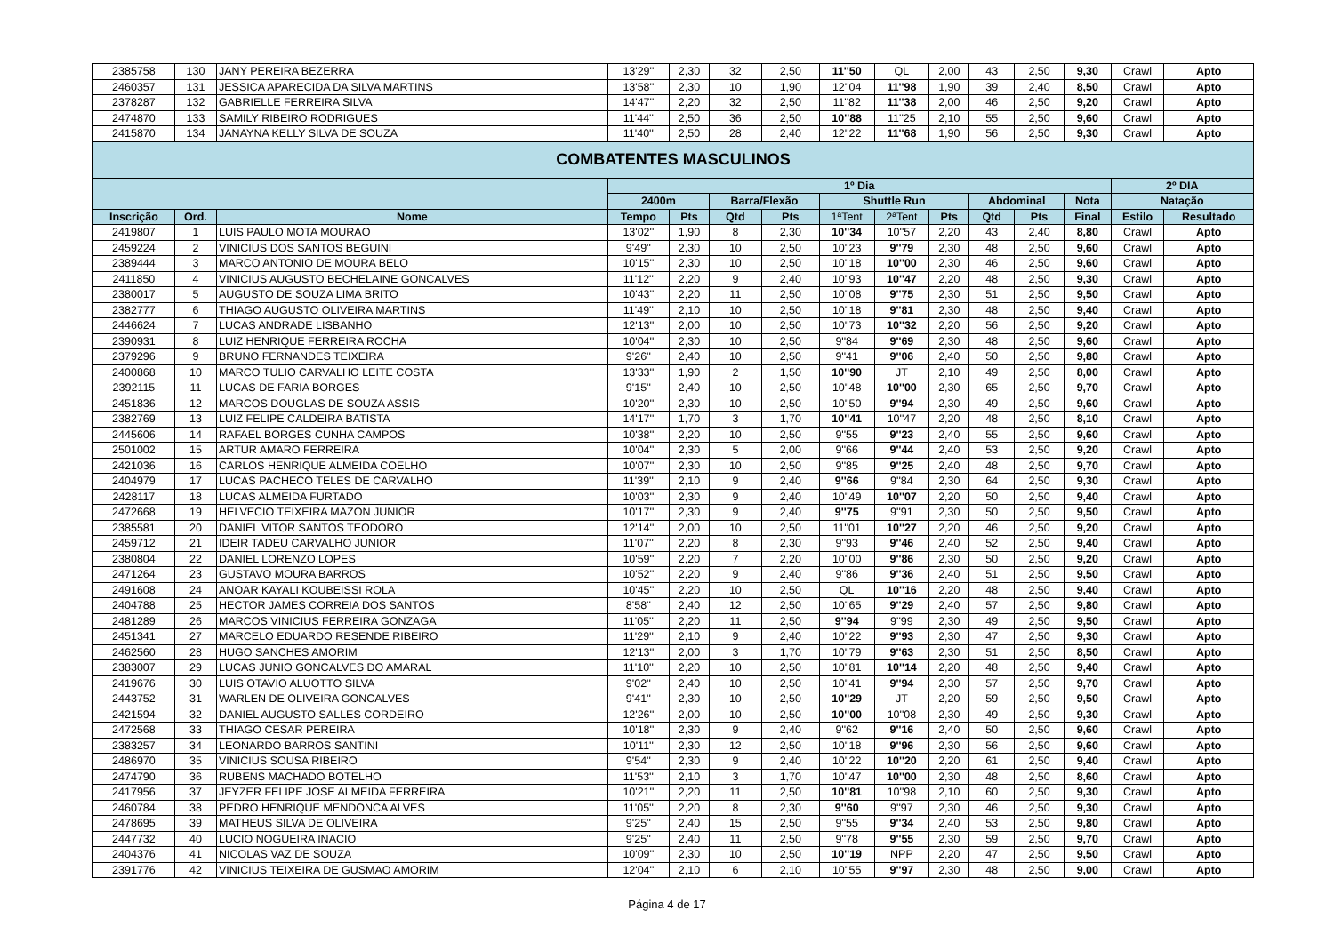| 2385758 | 130 | JANY PEREIRA BEZERRA | 13'29'' | 2,30 | 32 | 2,50 | 11''50 | QL | 2,00 | 43 | 2,50 | 9,30 | Crawl | Apto |
| 2460357 | 131 | JESSICA APARECIDA DA SILVA MARTINS | 13'58'' | 2,30 | 10 | 1,90 | 12''04 | 11''98 | 1,90 | 39 | 2,40 | 8,50 | Crawl | Apto |
| 2378287 | 132 | GABRIELLE FERREIRA SILVA | 14'47'' | 2,20 | 32 | 2,50 | 11''82 | 11''38 | 2,00 | 46 | 2,50 | 9,20 | Crawl | Apto |
| 2474870 | 133 | SAMILY RIBEIRO RODRIGUES | 11'44'' | 2,50 | 36 | 2,50 | 10''88 | 11''25 | 2,10 | 55 | 2,50 | 9,60 | Crawl | Apto |
| 2415870 | 134 | JANAYNA KELLY SILVA DE SOUZA | 11'40'' | 2,50 | 28 | 2,40 | 12''22 | 11''68 | 1,90 | 56 | 2,50 | 9,30 | Crawl | Apto |
| COMBATENTES MASCULINOS | | | | | | | | | | | | | | |
| | | | 1º Dia | | | | | | | | | | 2º DIA | |
| | | | 2400m | | Barra/Flexão | | Shuttle Run | | | Abdominal | | Nota | Natação | |
| Inscrição | Ord. | Nome | Tempo | Pts | Qtd | Pts | 1ªTent | 2ªTent | Pts | Qtd | Pts | Final | Estilo | Resultado |
| 2419807 | 1 | LUIS PAULO MOTA MOURAO | 13'02'' | 1,90 | 8 | 2,30 | 10''34 | 10''57 | 2,20 | 43 | 2,40 | 8,80 | Crawl | Apto |
| 2459224 | 2 | VINICIUS DOS SANTOS BEGUINI | 9'49'' | 2,30 | 10 | 2,50 | 10''23 | 9''79 | 2,30 | 48 | 2,50 | 9,60 | Crawl | Apto |
| 2389444 | 3 | MARCO ANTONIO DE MOURA BELO | 10'15'' | 2,30 | 10 | 2,50 | 10''18 | 10''00 | 2,30 | 46 | 2,50 | 9,60 | Crawl | Apto |
| 2411850 | 4 | VINICIUS AUGUSTO BECHELAINE GONCALVES | 11'12'' | 2,20 | 9 | 2,40 | 10''93 | 10''47 | 2,20 | 48 | 2,50 | 9,30 | Crawl | Apto |
| 2380017 | 5 | AUGUSTO DE SOUZA LIMA BRITO | 10'43'' | 2,20 | 11 | 2,50 | 10''08 | 9''75 | 2,30 | 51 | 2,50 | 9,50 | Crawl | Apto |
| 2382777 | 6 | THIAGO AUGUSTO OLIVEIRA MARTINS | 11'49'' | 2,10 | 10 | 2,50 | 10''18 | 9''81 | 2,30 | 48 | 2,50 | 9,40 | Crawl | Apto |
| 2446624 | 7 | LUCAS ANDRADE LISBANHO | 12'13'' | 2,00 | 10 | 2,50 | 10''73 | 10''32 | 2,20 | 56 | 2,50 | 9,20 | Crawl | Apto |
| 2390931 | 8 | LUIZ HENRIQUE FERREIRA ROCHA | 10'04'' | 2,30 | 10 | 2,50 | 9''84 | 9''69 | 2,30 | 48 | 2,50 | 9,60 | Crawl | Apto |
| 2379296 | 9 | BRUNO FERNANDES TEIXEIRA | 9'26'' | 2,40 | 10 | 2,50 | 9''41 | 9''06 | 2,40 | 50 | 2,50 | 9,80 | Crawl | Apto |
| 2400868 | 10 | MARCO TULIO CARVALHO LEITE COSTA | 13'33'' | 1,90 | 2 | 1,50 | 10''90 | JT | 2,10 | 49 | 2,50 | 8,00 | Crawl | Apto |
| 2392115 | 11 | LUCAS DE FARIA BORGES | 9'15'' | 2,40 | 10 | 2,50 | 10''48 | 10''00 | 2,30 | 65 | 2,50 | 9,70 | Crawl | Apto |
| 2451836 | 12 | MARCOS DOUGLAS DE SOUZA ASSIS | 10'20'' | 2,30 | 10 | 2,50 | 10''50 | 9''94 | 2,30 | 49 | 2,50 | 9,60 | Crawl | Apto |
| 2382769 | 13 | LUIZ FELIPE CALDEIRA BATISTA | 14'17'' | 1,70 | 3 | 1,70 | 10''41 | 10''47 | 2,20 | 48 | 2,50 | 8,10 | Crawl | Apto |
| 2445606 | 14 | RAFAEL BORGES CUNHA CAMPOS | 10'38'' | 2,20 | 10 | 2,50 | 9''55 | 9''23 | 2,40 | 55 | 2,50 | 9,60 | Crawl | Apto |
| 2501002 | 15 | ARTUR AMARO FERREIRA | 10'04'' | 2,30 | 5 | 2,00 | 9''66 | 9''44 | 2,40 | 53 | 2,50 | 9,20 | Crawl | Apto |
| 2421036 | 16 | CARLOS HENRIQUE ALMEIDA COELHO | 10'07'' | 2,30 | 10 | 2,50 | 9''85 | 9''25 | 2,40 | 48 | 2,50 | 9,70 | Crawl | Apto |
| 2404979 | 17 | LUCAS PACHECO TELES DE CARVALHO | 11'39'' | 2,10 | 9 | 2,40 | 9''66 | 9''84 | 2,30 | 64 | 2,50 | 9,30 | Crawl | Apto |
| 2428117 | 18 | LUCAS ALMEIDA FURTADO | 10'03'' | 2,30 | 9 | 2,40 | 10''49 | 10''07 | 2,20 | 50 | 2,50 | 9,40 | Crawl | Apto |
| 2472668 | 19 | HELVECIO TEIXEIRA MAZON JUNIOR | 10'17'' | 2,30 | 9 | 2,40 | 9''75 | 9''91 | 2,30 | 50 | 2,50 | 9,50 | Crawl | Apto |
| 2385581 | 20 | DANIEL VITOR SANTOS TEODORO | 12'14'' | 2,00 | 10 | 2,50 | 11''01 | 10''27 | 2,20 | 46 | 2,50 | 9,20 | Crawl | Apto |
| 2459712 | 21 | IDEIR TADEU CARVALHO JUNIOR | 11'07'' | 2,20 | 8 | 2,30 | 9''93 | 9''46 | 2,40 | 52 | 2,50 | 9,40 | Crawl | Apto |
| 2380804 | 22 | DANIEL LORENZO LOPES | 10'59'' | 2,20 | 7 | 2,20 | 10''00 | 9''86 | 2,30 | 50 | 2,50 | 9,20 | Crawl | Apto |
| 2471264 | 23 | GUSTAVO MOURA BARROS | 10'52'' | 2,20 | 9 | 2,40 | 9''86 | 9''36 | 2,40 | 51 | 2,50 | 9,50 | Crawl | Apto |
| 2491608 | 24 | ANOAR KAYALI KOUBEISSI ROLA | 10'45'' | 2,20 | 10 | 2,50 | QL | 10''16 | 2,20 | 48 | 2,50 | 9,40 | Crawl | Apto |
| 2404788 | 25 | HECTOR JAMES CORREIA DOS SANTOS | 8'58'' | 2,40 | 12 | 2,50 | 10''65 | 9''29 | 2,40 | 57 | 2,50 | 9,80 | Crawl | Apto |
| 2481289 | 26 | MARCOS VINICIUS FERREIRA GONZAGA | 11'05'' | 2,20 | 11 | 2,50 | 9''94 | 9''99 | 2,30 | 49 | 2,50 | 9,50 | Crawl | Apto |
| 2451341 | 27 | MARCELO EDUARDO RESENDE RIBEIRO | 11'29'' | 2,10 | 9 | 2,40 | 10''22 | 9''93 | 2,30 | 47 | 2,50 | 9,30 | Crawl | Apto |
| 2462560 | 28 | HUGO SANCHES AMORIM | 12'13'' | 2,00 | 3 | 1,70 | 10''79 | 9''63 | 2,30 | 51 | 2,50 | 8,50 | Crawl | Apto |
| 2383007 | 29 | LUCAS JUNIO GONCALVES DO AMARAL | 11'10'' | 2,20 | 10 | 2,50 | 10''81 | 10''14 | 2,20 | 48 | 2,50 | 9,40 | Crawl | Apto |
| 2419676 | 30 | LUIS OTAVIO ALUOTTO SILVA | 9'02'' | 2,40 | 10 | 2,50 | 10''41 | 9''94 | 2,30 | 57 | 2,50 | 9,70 | Crawl | Apto |
| 2443752 | 31 | WARLEN DE OLIVEIRA GONCALVES | 9'41'' | 2,30 | 10 | 2,50 | 10''29 | JT | 2,20 | 59 | 2,50 | 9,50 | Crawl | Apto |
| 2421594 | 32 | DANIEL AUGUSTO SALLES CORDEIRO | 12'26'' | 2,00 | 10 | 2,50 | 10''00 | 10''08 | 2,30 | 49 | 2,50 | 9,30 | Crawl | Apto |
| 2472568 | 33 | THIAGO CESAR PEREIRA | 10'18'' | 2,30 | 9 | 2,40 | 9''62 | 9''16 | 2,40 | 50 | 2,50 | 9,60 | Crawl | Apto |
| 2383257 | 34 | LEONARDO BARROS SANTINI | 10'11'' | 2,30 | 12 | 2,50 | 10''18 | 9''96 | 2,30 | 56 | 2,50 | 9,60 | Crawl | Apto |
| 2486970 | 35 | VINICIUS SOUSA RIBEIRO | 9'54'' | 2,30 | 9 | 2,40 | 10''22 | 10''20 | 2,20 | 61 | 2,50 | 9,40 | Crawl | Apto |
| 2474790 | 36 | RUBENS MACHADO BOTELHO | 11'53'' | 2,10 | 3 | 1,70 | 10''47 | 10''00 | 2,30 | 48 | 2,50 | 8,60 | Crawl | Apto |
| 2417956 | 37 | JEYZER FELIPE JOSE ALMEIDA FERREIRA | 10'21'' | 2,20 | 11 | 2,50 | 10''81 | 10''98 | 2,10 | 60 | 2,50 | 9,30 | Crawl | Apto |
| 2460784 | 38 | PEDRO HENRIQUE MENDONCA ALVES | 11'05'' | 2,20 | 8 | 2,30 | 9''60 | 9''97 | 2,30 | 46 | 2,50 | 9,30 | Crawl | Apto |
| 2478695 | 39 | MATHEUS SILVA DE OLIVEIRA | 9'25'' | 2,40 | 15 | 2,50 | 9''55 | 9''34 | 2,40 | 53 | 2,50 | 9,80 | Crawl | Apto |
| 2447732 | 40 | LUCIO NOGUEIRA INACIO | 9'25'' | 2,40 | 11 | 2,50 | 9''78 | 9''55 | 2,30 | 59 | 2,50 | 9,70 | Crawl | Apto |
| 2404376 | 41 | NICOLAS VAZ DE SOUZA | 10'09'' | 2,30 | 10 | 2,50 | 10''19 | NPP | 2,20 | 47 | 2,50 | 9,50 | Crawl | Apto |
| 2391776 | 42 | VINICIUS TEIXEIRA DE GUSMAO AMORIM | 12'04'' | 2,10 | 6 | 2,10 | 10''55 | 9''97 | 2,30 | 48 | 2,50 | 9,00 | Crawl | Apto |
Página 4 de 17